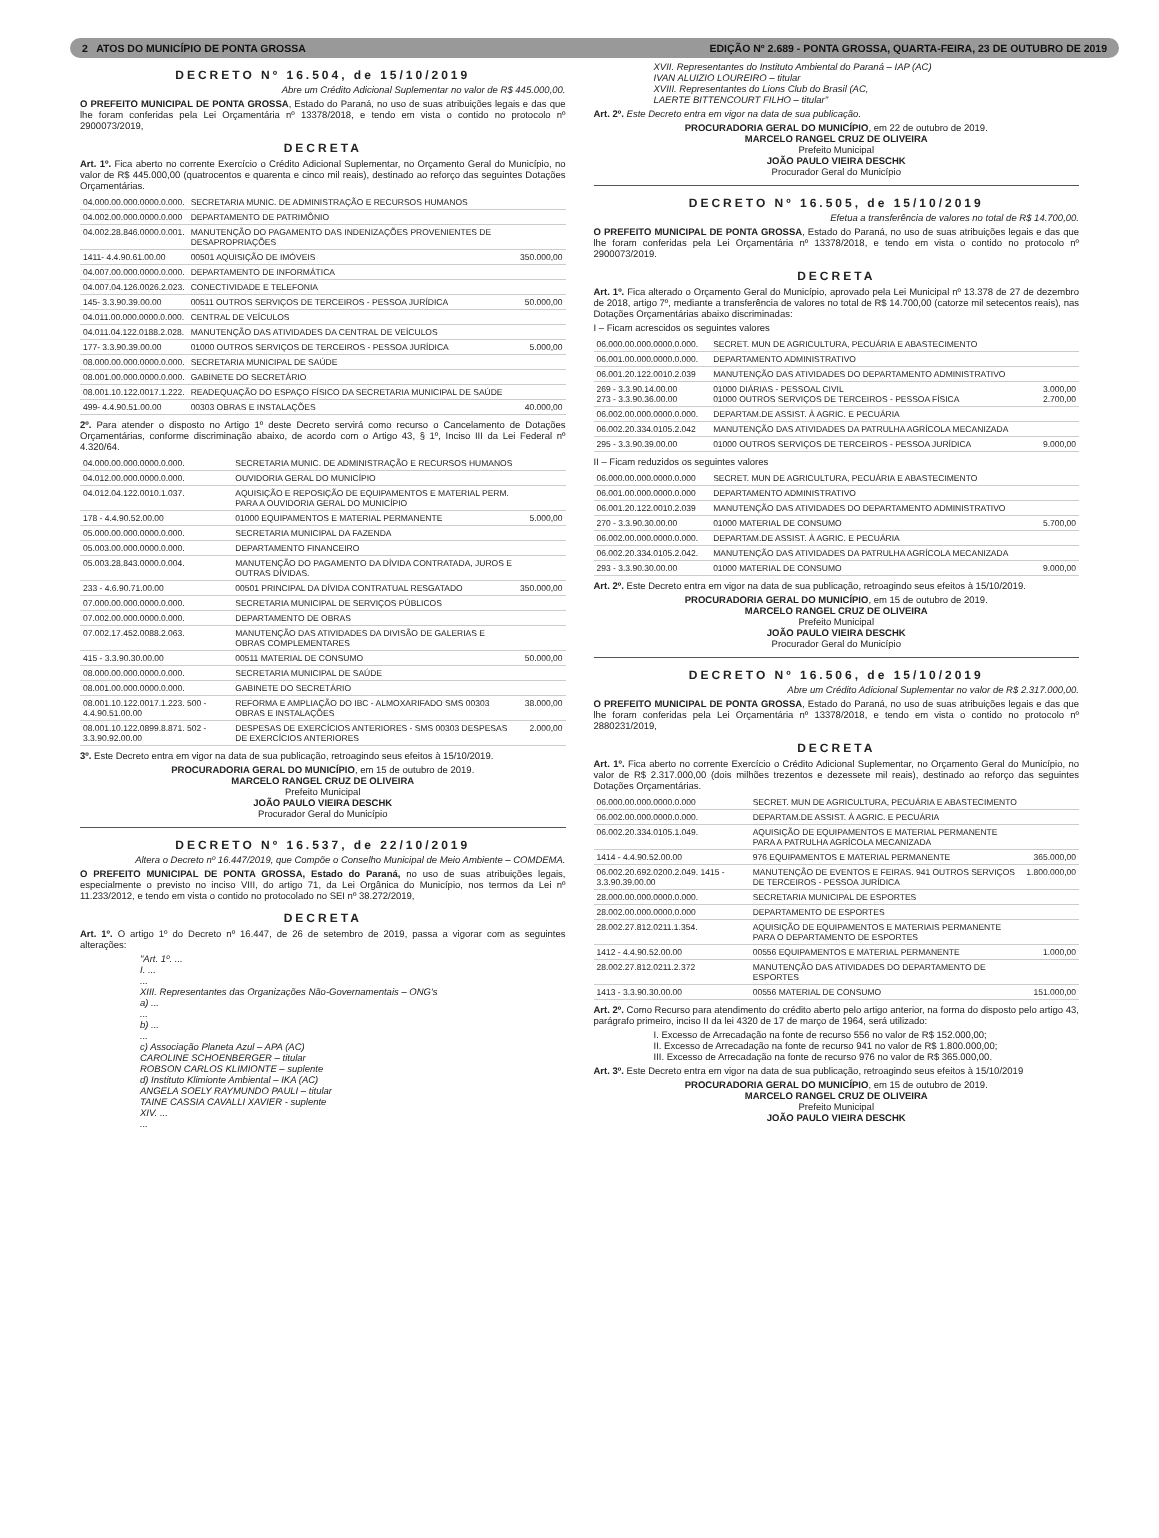2 ATOS DO MUNICÍPIO DE PONTA GROSSA EDIÇÃO Nº 2.689 - PONTA GROSSA, QUARTA-FEIRA, 23 DE OUTUBRO DE 2019
DECRETO Nº 16.504, de 15/10/2019
Abre um Crédito Adicional Suplementar no valor de R$ 445.000,00.
O PREFEITO MUNICIPAL DE PONTA GROSSA, Estado do Paraná, no uso de suas atribuições legais e das que lhe foram conferidas pela Lei Orçamentária nº 13378/2018, e tendo em vista o contido no protocolo nº 2900073/2019,
DECRETA
Art. 1º. Fica aberto no corrente Exercício o Crédito Adicional Suplementar, no Orçamento Geral do Município, no valor de R$ 445.000,00 (quatrocentos e quarenta e cinco mil reais), destinado ao reforço das seguintes Dotações Orçamentárias.
| 04.000.00.000.0000.0.000. | SECRETARIA MUNIC. DE ADMINISTRAÇÃO E RECURSOS HUMANOS | |
| 04.002.00.000.0000.0.000 | DEPARTAMENTO DE PATRIMÔNIO | |
| 04.002.28.846.0000.0.001. | MANUTENÇÃO DO PAGAMENTO DAS INDENIZAÇÕES PROVENIENTES DE DESAPROPRIAÇÕES | |
| 1411- 4.4.90.61.00.00 | 00501 AQUISIÇÃO DE IMÓVEIS | 350.000,00 |
| 04.007.00.000.0000.0.000. | DEPARTAMENTO DE INFORMÁTICA | |
| 04.007.04.126.0026.2.023. | CONECTIVIDADE E TELEFONIA | |
| 145- 3.3.90.39.00.00 | 00511 OUTROS SERVIÇOS DE TERCEIROS - PESSOA JURÍDICA | 50.000,00 |
| 04.011.00.000.0000.0.000. | CENTRAL DE VEÍCULOS | |
| 04.011.04.122.0188.2.028. | MANUTENÇÃO DAS ATIVIDADES DA CENTRAL DE VEÍCULOS | |
| 177- 3.3.90.39.00.00 | 01000 OUTROS SERVIÇOS DE TERCEIROS - PESSOA JURÍDICA | 5.000,00 |
| 08.000.00.000.0000.0.000. | SECRETARIA MUNICIPAL DE SAÚDE | |
| 08.001.00.000.0000.0.000. | GABINETE DO SECRETÁRIO | |
| 08.001.10.122.0017.1.222. | READEQUAÇÃO DO ESPAÇO FÍSICO DA SECRETARIA MUNICIPAL DE SAÚDE | |
| 499- 4.4.90.51.00.00 | 00303 OBRAS E INSTALAÇÕES | 40.000,00 |
2º. Para atender o disposto no Artigo 1º deste Decreto servirá como recurso o Cancelamento de Dotações Orçamentárias, conforme discriminação abaixo, de acordo com o Artigo 43, § 1º, Inciso III da Lei Federal nº 4.320/64.
| 04.000.00.000.0000.0.000. | SECRETARIA MUNIC. DE ADMINISTRAÇÃO E RECURSOS HUMANOS | |
| 04.012.00.000.0000.0.000. | OUVIDORIA GERAL DO MUNICÍPIO | |
| 04.012.04.122.0010.1.037. | AQUISIÇÃO E REPOSIÇÃO DE EQUIPAMENTOS E MATERIAL PERM. PARA A OUVIDORIA GERAL DO MUNICÍPIO | |
| 178 - 4.4.90.52.00.00 | 01000 EQUIPAMENTOS E MATERIAL PERMANENTE | 5.000,00 |
| 05.000.00.000.0000.0.000. | SECRETARIA MUNICIPAL DA FAZENDA | |
| 05.003.00.000.0000.0.000. | DEPARTAMENTO FINANCEIRO | |
| 05.003.28.843.0000.0.004. | MANUTENÇÃO DO PAGAMENTO DA DÍVIDA CONTRATADA, JUROS E OUTRAS DÍVIDAS. | |
| 233 - 4.6.90.71.00.00 | 00501 PRINCIPAL DA DÍVIDA CONTRATUAL RESGATADO | 350.000,00 |
| 07.000.00.000.0000.0.000. | SECRETARIA MUNICIPAL DE SERVIÇOS PÚBLICOS | |
| 07.002.00.000.0000.0.000. | DEPARTAMENTO DE OBRAS | |
| 07.002.17.452.0088.2.063. | MANUTENÇÃO DAS ATIVIDADES DA DIVISÃO DE GALERIAS E OBRAS COMPLEMENTARES | |
| 415 - 3.3.90.30.00.00 | 00511 MATERIAL DE CONSUMO | 50.000,00 |
| 08.000.00.000.0000.0.000. | SECRETARIA MUNICIPAL DE SAÚDE | |
| 08.001.00.000.0000.0.000. | GABINETE DO SECRETÁRIO | |
| 08.001.10.122.0017.1.223. 500 - 4.4.90.51.00.00 | REFORMA E AMPLIAÇÃO DO IBC - ALMOXARIFADO SMS 00303 OBRAS E INSTALAÇÕES | 38.000,00 |
| 08.001.10.122.0899.8.871. 502 - 3.3.90.92.00.00 | DESPESAS DE EXERCÍCIOS ANTERIORES - SMS 00303 DESPESAS DE EXERCÍCIOS ANTERIORES | 2.000,00 |
3º. Este Decreto entra em vigor na data de sua publicação, retroagindo seus efeitos à 15/10/2019.
PROCURADORIA GERAL DO MUNICÍPIO, em 15 de outubro de 2019.
MARCELO RANGEL CRUZ DE OLIVEIRA
Prefeito Municipal
JOÃO PAULO VIEIRA DESCHK
Procurador Geral do Município
DECRETO Nº 16.537, de 22/10/2019
Altera o Decreto nº 16.447/2019, que Compõe o Conselho Municipal de Meio Ambiente – COMDEMA.
O PREFEITO MUNICIPAL DE PONTA GROSSA, Estado do Paraná, no uso de suas atribuições legais, especialmente o previsto no inciso VIII, do artigo 71, da Lei Orgânica do Município, nos termos da Lei nº 11.233/2012, e tendo em vista o contido no protocolado no SEI nº 38.272/2019,
DECRETA
Art. 1º. O artigo 1º do Decreto nº 16.447, de 26 de setembro de 2019, passa a vigorar com as seguintes alterações:
"Art. 1º. ...
I. ...
...
XIII. Representantes das Organizações Não-Governamentais – ONG's
a) ...
...
b) ...
...
c) Associação Planeta Azul – APA (AC)
CAROLINE SCHOENBERGER – titular
ROBSON CARLOS KLIMIONTE – suplente
d) Instituto Klimionte Ambiental – IKA (AC)
ANGELA SOELY RAYMUNDO PAULI – titular
TAINE CASSIA CAVALLI XAVIER - suplente
XIV. ...
...
XVII. Representantes do Instituto Ambiental do Paraná – IAP (AC)
IVAN ALUIZIO LOUREIRO – titular
XVIII. Representantes do Lions Club do Brasil (AC,
LAERTE BITTENCOURT FILHO – titular"
Art. 2º. Este Decreto entra em vigor na data de sua publicação.
PROCURADORIA GERAL DO MUNICÍPIO, em 22 de outubro de 2019.
MARCELO RANGEL CRUZ DE OLIVEIRA
Prefeito Municipal
JOÃO PAULO VIEIRA DESCHK
Procurador Geral do Município
DECRETO Nº 16.505, de 15/10/2019
Efetua a transferência de valores no total de R$ 14.700,00.
O PREFEITO MUNICIPAL DE PONTA GROSSA, Estado do Paraná, no uso de suas atribuições legais e das que lhe foram conferidas pela Lei Orçamentária nº 13378/2018, e tendo em vista o contido no protocolo nº 2900073/2019.
DECRETA
Art. 1º. Fica alterado o Orçamento Geral do Município, aprovado pela Lei Municipal nº 13.378 de 27 de dezembro de 2018, artigo 7º, mediante a transferência de valores no total de R$ 14.700,00 (catorze mil setecentos reais), nas Dotações Orçamentárias abaixo discriminadas:
I – Ficam acrescidos os seguintes valores
| 06.000.00.000.0000.0.000. | SECRET. MUN DE AGRICULTURA, PECUÁRIA E ABASTECIMENTO | |
| 06.001.00.000.0000.0.000. | DEPARTAMENTO ADMINISTRATIVO | |
| 06.001.20.122.0010.2.039 | MANUTENÇÃO DAS ATIVIDADES DO DEPARTAMENTO ADMINISTRATIVO | |
| 269 - 3.3.90.14.00.00 273 - 3.3.90.36.00.00 | 01000 DIÁRIAS - PESSOAL CIVIL 01000 OUTROS SERVIÇOS DE TERCEIROS - PESSOA FÍSICA | 3.000,00 2.700,00 |
| 06.002.00.000.0000.0.000. | DEPARTAM.DE ASSIST. À AGRIC. E PECUÁRIA | |
| 06.002.20.334.0105.2.042 | MANUTENÇÃO DAS ATIVIDADES DA PATRULHA AGRÍCOLA MECANIZADA | |
| 295 - 3.3.90.39.00.00 | 01000 OUTROS SERVIÇOS DE TERCEIROS - PESSOA JURÍDICA | 9.000,00 |
II – Ficam reduzidos os seguintes valores
| 06.000.00.000.0000.0.000 | SECRET. MUN DE AGRICULTURA, PECUÁRIA E ABASTECIMENTO | |
| 06.001.00.000.0000.0.000 | DEPARTAMENTO ADMINISTRATIVO | |
| 06.001.20.122.0010.2.039 | MANUTENÇÃO DAS ATIVIDADES DO DEPARTAMENTO ADMINISTRATIVO | |
| 270 - 3.3.90.30.00.00 | 01000 MATERIAL DE CONSUMO | 5.700,00 |
| 06.002.00.000.0000.0.000. | DEPARTAM.DE ASSIST. À AGRIC. E PECUÁRIA | |
| 06.002.20.334.0105.2.042. | MANUTENÇÃO DAS ATIVIDADES DA PATRULHA AGRÍCOLA MECANIZADA | |
| 293 - 3.3.90.30.00.00 | 01000 MATERIAL DE CONSUMO | 9.000,00 |
Art. 2º. Este Decreto entra em vigor na data de sua publicação, retroagindo seus efeitos à 15/10/2019.
PROCURADORIA GERAL DO MUNICÍPIO, em 15 de outubro de 2019.
MARCELO RANGEL CRUZ DE OLIVEIRA
Prefeito Municipal
JOÃO PAULO VIEIRA DESCHK
Procurador Geral do Município
DECRETO Nº 16.506, de 15/10/2019
Abre um Crédito Adicional Suplementar no valor de R$ 2.317.000,00.
O PREFEITO MUNICIPAL DE PONTA GROSSA, Estado do Paraná, no uso de suas atribuições legais e das que lhe foram conferidas pela Lei Orçamentária nº 13378/2018, e tendo em vista o contido no protocolo nº 2880231/2019,
DECRETA
Art. 1º. Fica aberto no corrente Exercício o Crédito Adicional Suplementar, no Orçamento Geral do Município, no valor de R$ 2.317.000,00 (dois milhões trezentos e dezessete mil reais), destinado ao reforço das seguintes Dotações Orçamentárias.
| 06.000.00.000.0000.0.000 | SECRET. MUN DE AGRICULTURA, PECUÁRIA E ABASTECIMENTO | |
| 06.002.00.000.0000.0.000. | DEPARTAM.DE ASSIST. À AGRIC. E PECUÁRIA | |
| 06.002.20.334.0105.1.049. | AQUISIÇÃO DE EQUIPAMENTOS E MATERIAL PERMANENTE PARA A PATRULHA AGRÍCOLA MECANIZADA | |
| 1414 - 4.4.90.52.00.00 | 976 EQUIPAMENTOS E MATERIAL PERMANENTE | 365.000,00 |
| 06.002.20.692.0200.2.049. 1415 - 3.3.90.39.00.00 | MANUTENÇÃO DE EVENTOS E FEIRAS. 941 OUTROS SERVIÇOS DE TERCEIROS - PESSOA JURÍDICA | 1.800.000,00 |
| 28.000.00.000.0000.0.000. | SECRETARIA MUNICIPAL DE ESPORTES | |
| 28.002.00.000.0000.0.000 | DEPARTAMENTO DE ESPORTES | |
| 28.002.27.812.0211.1.354. | AQUISIÇÃO DE EQUIPAMENTOS E MATERIAIS PERMANENTE PARA O DEPARTAMENTO DE ESPORTES | |
| 1412 - 4.4.90.52.00.00 | 00556 EQUIPAMENTOS E MATERIAL PERMANENTE | 1.000,00 |
| 28.002.27.812.0211.2.372 | MANUTENÇÃO DAS ATIVIDADES DO DEPARTAMENTO DE ESPORTES | |
| 1413 - 3.3.90.30.00.00 | 00556 MATERIAL DE CONSUMO | 151.000,00 |
Art. 2º. Como Recurso para atendimento do crédito aberto pelo artigo anterior, na forma do disposto pelo artigo 43, parágrafo primeiro, inciso II da lei 4320 de 17 de março de 1964, será utilizado:
I. Excesso de Arrecadação na fonte de recurso 556 no valor de R$ 152.000,00;
II. Excesso de Arrecadação na fonte de recurso 941 no valor de R$ 1.800.000,00;
III. Excesso de Arrecadação na fonte de recurso 976 no valor de R$ 365.000,00.
Art. 3º. Este Decreto entra em vigor na data de sua publicação, retroagindo seus efeitos à 15/10/2019
PROCURADORIA GERAL DO MUNICÍPIO, em 15 de outubro de 2019.
MARCELO RANGEL CRUZ DE OLIVEIRA
Prefeito Municipal
JOÃO PAULO VIEIRA DESCHK